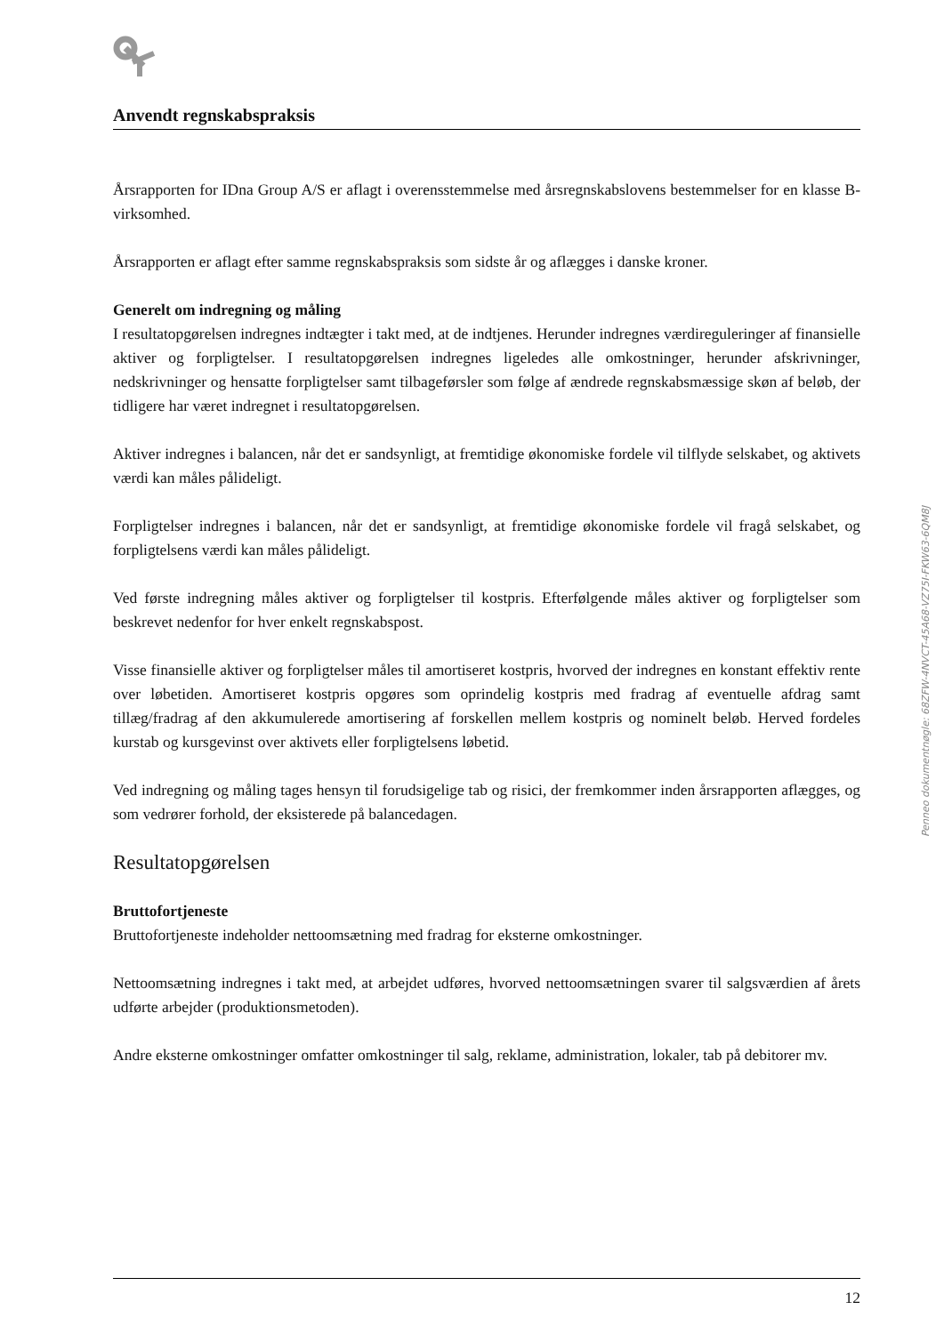Anvendt regnskabspraksis
Årsrapporten for IDna Group A/S er aflagt i overensstemmelse med årsregnskabslovens bestemmelser for en klasse B-virksomhed.
Årsrapporten er aflagt efter samme regnskabspraksis som sidste år og aflægges i danske kroner.
Generelt om indregning og måling
I resultatopgørelsen indregnes indtægter i takt med, at de indtjenes. Herunder indregnes værdireguleringer af finansielle aktiver og forpligtelser. I resultatopgørelsen indregnes ligeledes alle omkostninger, herunder afskrivninger, nedskrivninger og hensatte forpligtelser samt tilbageførsler som følge af ændrede regnskabsmæssige skøn af beløb, der tidligere har været indregnet i resultatopgørelsen.
Aktiver indregnes i balancen, når det er sandsynligt, at fremtidige økonomiske fordele vil tilflyde selskabet, og aktivets værdi kan måles pålideligt.
Forpligtelser indregnes i balancen, når det er sandsynligt, at fremtidige økonomiske fordele vil fragå selskabet, og forpligtelsens værdi kan måles pålideligt.
Ved første indregning måles aktiver og forpligtelser til kostpris. Efterfølgende måles aktiver og forpligtelser som beskrevet nedenfor for hver enkelt regnskabspost.
Visse finansielle aktiver og forpligtelser måles til amortiseret kostpris, hvorved der indregnes en konstant effektiv rente over løbetiden. Amortiseret kostpris opgøres som oprindelig kostpris med fradrag af eventuelle afdrag samt tillæg/fradrag af den akkumulerede amortisering af forskellen mellem kostpris og nominelt beløb. Herved fordeles kurstab og kursgevinst over aktivets eller forpligtelsens løbetid.
Ved indregning og måling tages hensyn til forudsigelige tab og risici, der fremkommer inden årsrapporten aflægges, og som vedrører forhold, der eksisterede på balancedagen.
Resultatopgørelsen
Bruttofortjeneste
Bruttofortjeneste indeholder nettoomsætning med fradrag for eksterne omkostninger.
Nettoomsætning indregnes i takt med, at arbejdet udføres, hvorved nettoomsætningen svarer til salgsværdien af årets udførte arbejder (produktionsmetoden).
Andre eksterne omkostninger omfatter omkostninger til salg, reklame, administration, lokaler, tab på debitorer mv.
Penneo dokumentnøgle: 68ZFW-4NVCT-45A68-VZ75I-FKW63-6QM8J
12